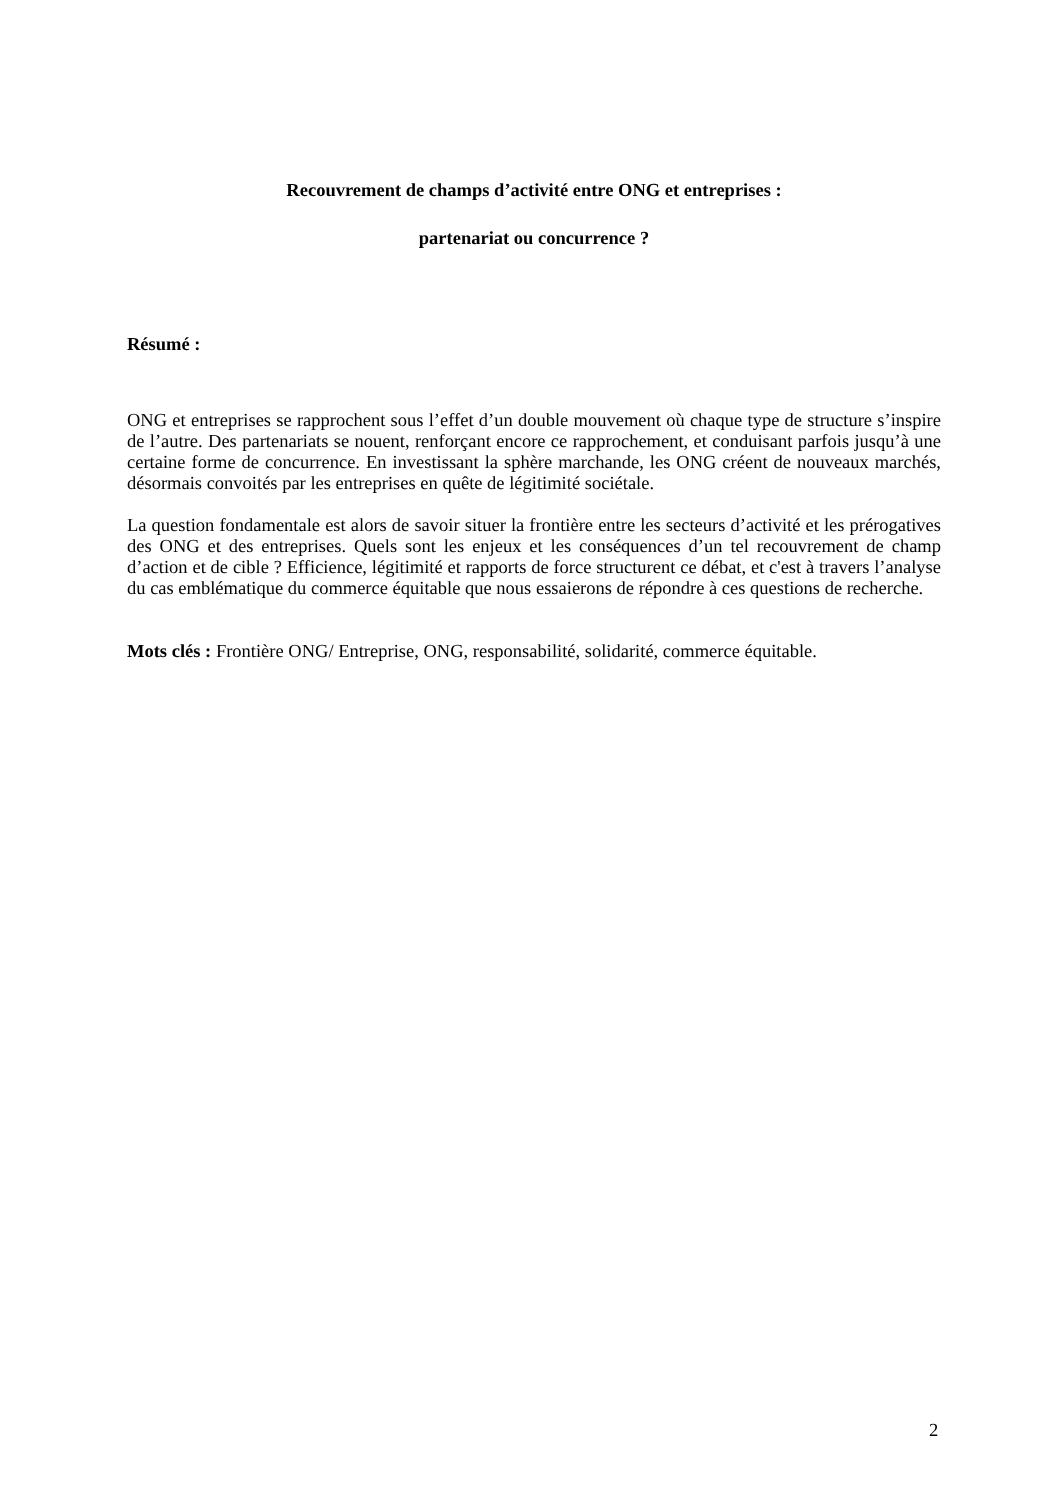Recouvrement de champs d’activité entre ONG et entreprises :
partenariat ou concurrence ?
Résumé :
ONG et entreprises se rapprochent sous l’effet d’un double mouvement où chaque type de structure s’inspire de l’autre. Des partenariats se nouent, renforçant encore ce rapprochement, et conduisant parfois jusqu’à une certaine forme de concurrence. En investissant la sphère marchande, les ONG créent de nouveaux marchés, désormais convoités par les entreprises en quête de légitimité sociétale.
La question fondamentale est alors de savoir situer la frontière entre les secteurs d’activité et les prérogatives des ONG et des entreprises. Quels sont les enjeux et les conséquences d’un tel recouvrement de champ d’action et de cible ? Efficience, légitimité et rapports de force structurent ce débat, et c'est à travers l’analyse du cas emblématique du commerce équitable que nous essaierons de répondre à ces questions de recherche.
Mots clés : Frontière ONG/ Entreprise, ONG, responsabilité, solidarité, commerce équitable.
2